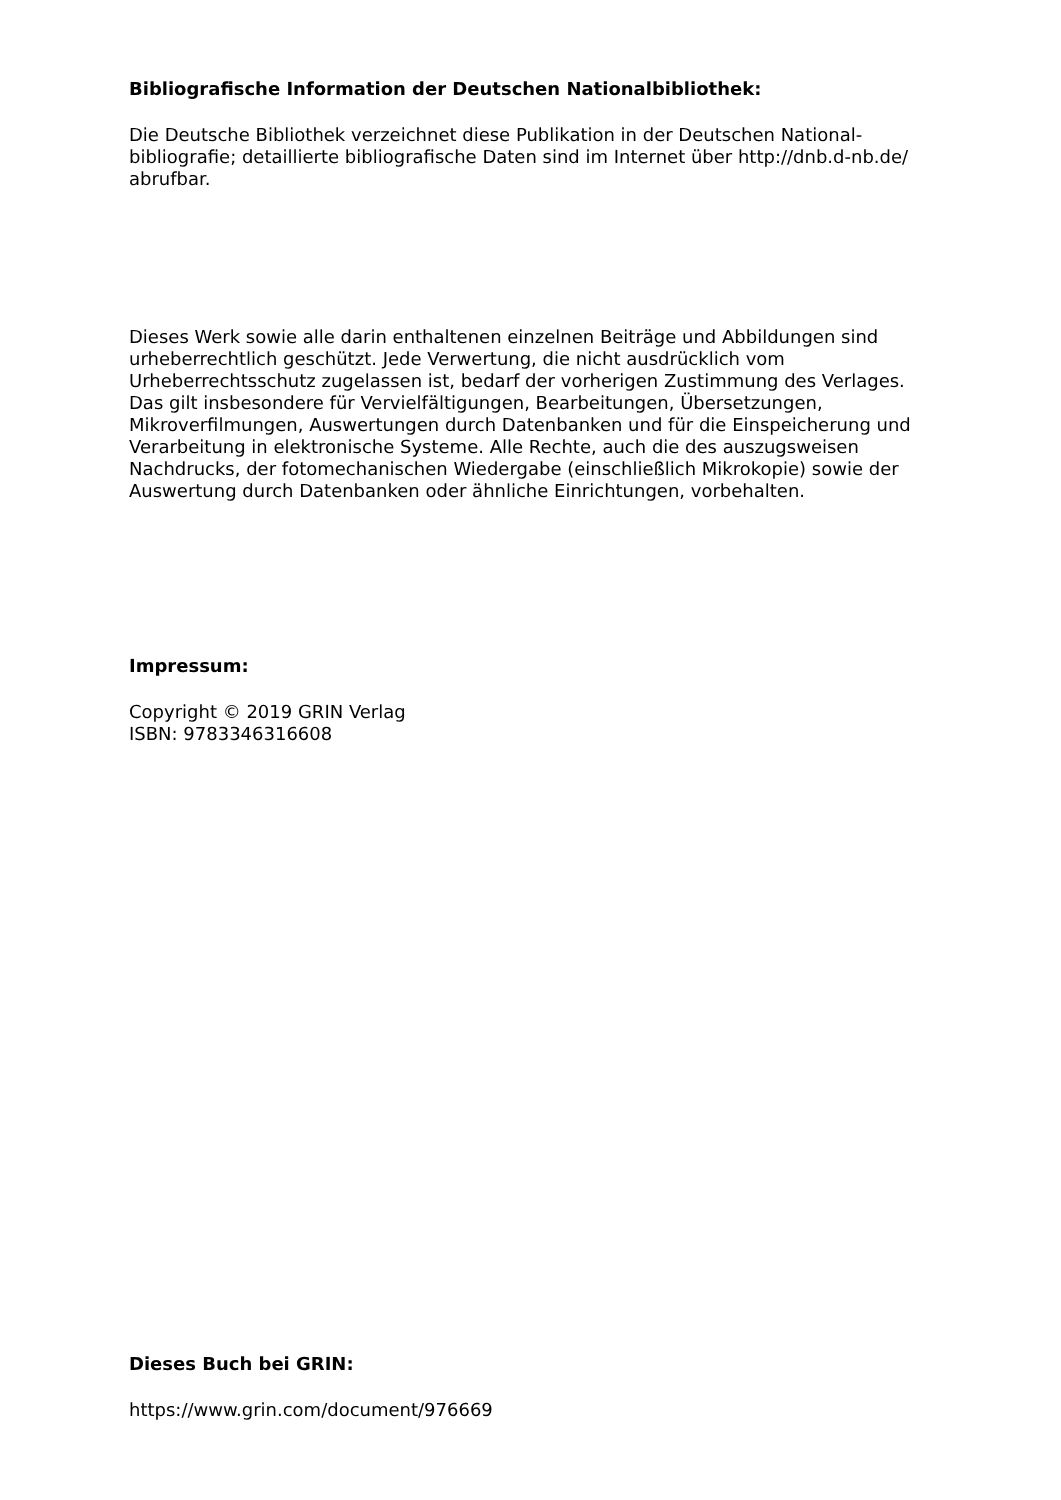Bibliografische Information der Deutschen Nationalbibliothek:
Die Deutsche Bibliothek verzeichnet diese Publikation in der Deutschen National­bibliografie; detaillierte bibliografische Daten sind im Internet über http://dnb.d-nb.de/ abrufbar.
Dieses Werk sowie alle darin enthaltenen einzelnen Beiträge und Abbildungen sind urheberrechtlich geschützt. Jede Verwertung, die nicht ausdrücklich vom Urheberrechtsschutz zugelassen ist, bedarf der vorherigen Zustimmung des Verlages. Das gilt insbesondere für Vervielfältigungen, Bearbeitungen, Übersetzungen, Mikroverfilmungen, Auswertungen durch Datenbanken und für die Einspeicherung und Verarbeitung in elektronische Systeme. Alle Rechte, auch die des auszugsweisen Nachdrucks, der fotomechanischen Wiedergabe (einschließlich Mikrokopie) sowie der Auswertung durch Datenbanken oder ähnliche Einrichtungen, vorbehalten.
Impressum:
Copyright © 2019 GRIN Verlag
ISBN: 9783346316608
Dieses Buch bei GRIN:
https://www.grin.com/document/976669